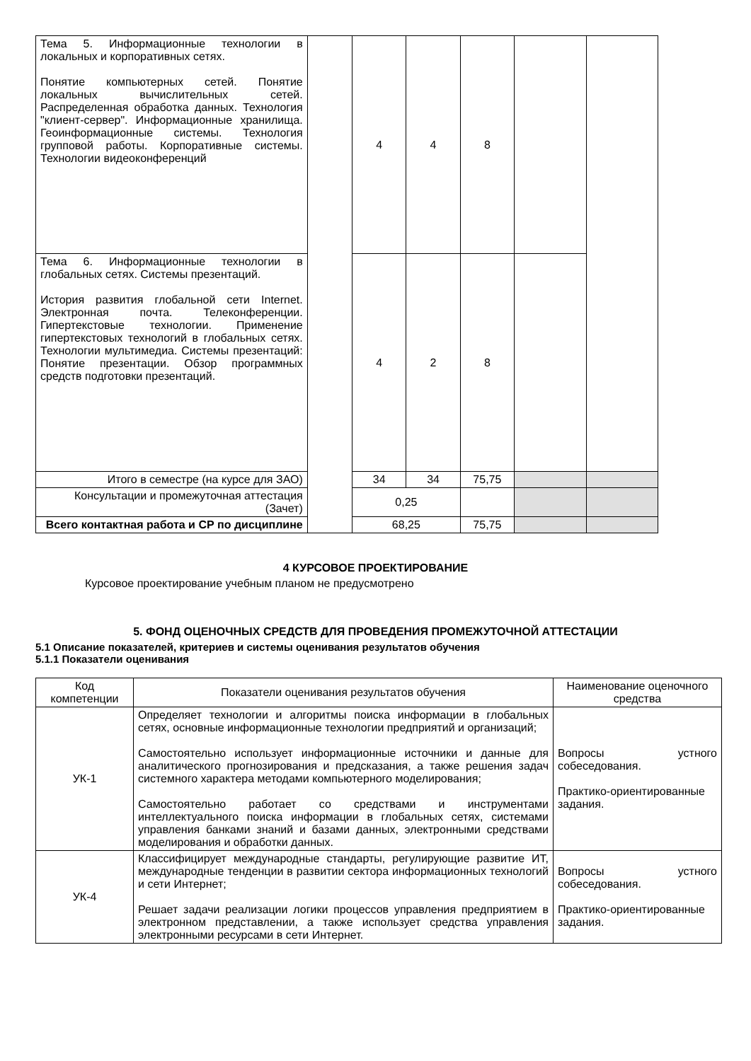| Тема 5. Информационные технологии в локальных и корпоративных сетях. Понятие компьютерных сетей. Понятие локальных вычислительных сетей. Распределенная обработка данных. Технология "клиент-сервер". Информационные хранилища. Геоинформационные системы. Технология групповой работы. Корпоративные системы. Технологии видеоконференций | | 4 | 4 | 8 | | |
| Тема 6. Информационные технологии в глобальных сетях. Системы презентаций. История развития глобальной сети Internet. Электронная почта. Телеконференции. Гипертекстовые технологии. Применение гипертекстовых технологий в глобальных сетях. Технологии мультимедиа. Системы презентаций: Понятие презентации. Обзор программных средств подготовки презентаций. | | 4 | 2 | 8 | | |
| Итого в семестре (на курсе для ЗАО) | | 34 | 34 | 75,75 | | |
| Консультации и промежуточная аттестация (Зачет) | | 0,25 | | | | |
| Всего контактная работа и СР по дисциплине | | 68,25 | | 75,75 | | |
4 КУРСОВОЕ ПРОЕКТИРОВАНИЕ
Курсовое проектирование учебным планом не предусмотрено
5. ФОНД ОЦЕНОЧНЫХ СРЕДСТВ ДЛЯ ПРОВЕДЕНИЯ ПРОМЕЖУТОЧНОЙ АТТЕСТАЦИИ
5.1 Описание показателей, критериев и системы оценивания результатов обучения
5.1.1 Показатели оценивания
| Код компетенции | Показатели оценивания результатов обучения | Наименование оценочного средства |
| --- | --- | --- |
| УК-1 | Определяет технологии и алгоритмы поиска информации в глобальных сетях, основные информационные технологии предприятий и организаций; Самостоятельно использует информационные источники и данные для аналитического прогнозирования и предсказания, а также решения задач системного характера методами компьютерного моделирования; Самостоятельно работает со средствами и инструментами интеллектуального поиска информации в глобальных сетях, системами управления банками знаний и базами данных, электронными средствами моделирования и обработки данных. | Вопросы устного собеседования. Практико-ориентированные задания. |
| УК-4 | Классифицирует международные стандарты, регулирующие развитие ИТ, международные тенденции в развитии сектора информационных технологий и сети Интернет; Решает задачи реализации логики процессов управления предприятием в электронном представлении, а также использует средства управления электронными ресурсами в сети Интернет. | Вопросы устного собеседования. Практико-ориентированные задания. |